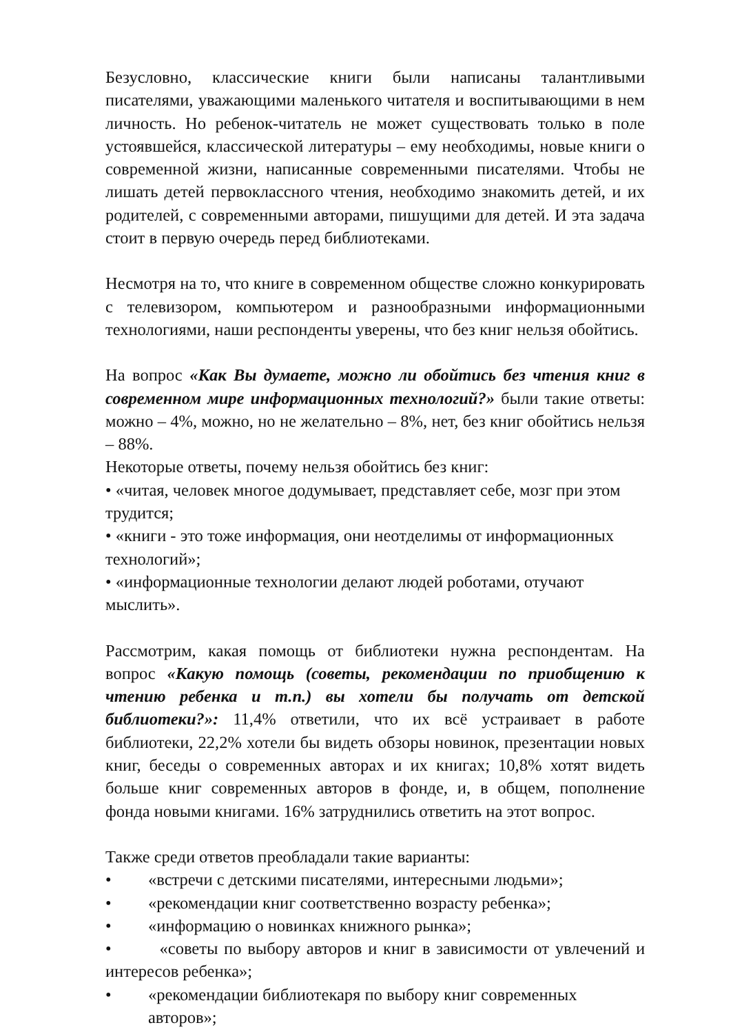Безусловно, классические книги были написаны талантливыми писателями, уважающими маленького читателя и воспитывающими в нем личность. Но ребенок-читатель не может существовать только в поле устоявшейся, классической литературы – ему необходимы, новые книги о современной жизни, написанные современными писателями. Чтобы не лишать детей первоклассного чтения, необходимо знакомить детей, и их родителей, с современными авторами, пишущими для детей. И эта задача стоит в первую очередь перед библиотеками.
Несмотря на то, что книге в современном обществе сложно конкурировать с телевизором, компьютером и разнообразными информационными технологиями, наши респонденты уверены, что без книг нельзя обойтись.
На вопрос «Как Вы думаете, можно ли обойтись без чтения книг в современном мире информационных технологий?» были такие ответы: можно – 4%, можно, но не желательно – 8%, нет, без книг обойтись нельзя – 88%.
Некоторые ответы, почему нельзя обойтись без книг:
• «читая, человек многое додумывает, представляет себе, мозг при этом трудится;
• «книги - это тоже информация, они неотделимы от информационных технологий»;
• «информационные технологии делают людей роботами, отучают мыслить».
Рассмотрим, какая помощь от библиотеки нужна респондентам. На вопрос «Какую помощь (советы, рекомендации по приобщению к чтению ребенка и т.п.) вы хотели бы получать от детской библиотеки?»: 11,4% ответили, что их всё устраивает в работе библиотеки, 22,2% хотели бы видеть обзоры новинок, презентации новых книг, беседы о современных авторах и их книгах; 10,8% хотят видеть больше книг современных авторов в фонде, и, в общем, пополнение фонда новыми книгами. 16% затруднились ответить на этот вопрос.
Также среди ответов преобладали такие варианты:
• «встречи с детскими писателями, интересными людьми»;
• «рекомендации книг соответственно возрасту ребенка»;
• «информацию о новинках книжного рынка»;
• «советы по выбору авторов и книг в зависимости от увлечений и интересов ребенка»;
• «рекомендации библиотекаря по выбору книг современных авторов»;